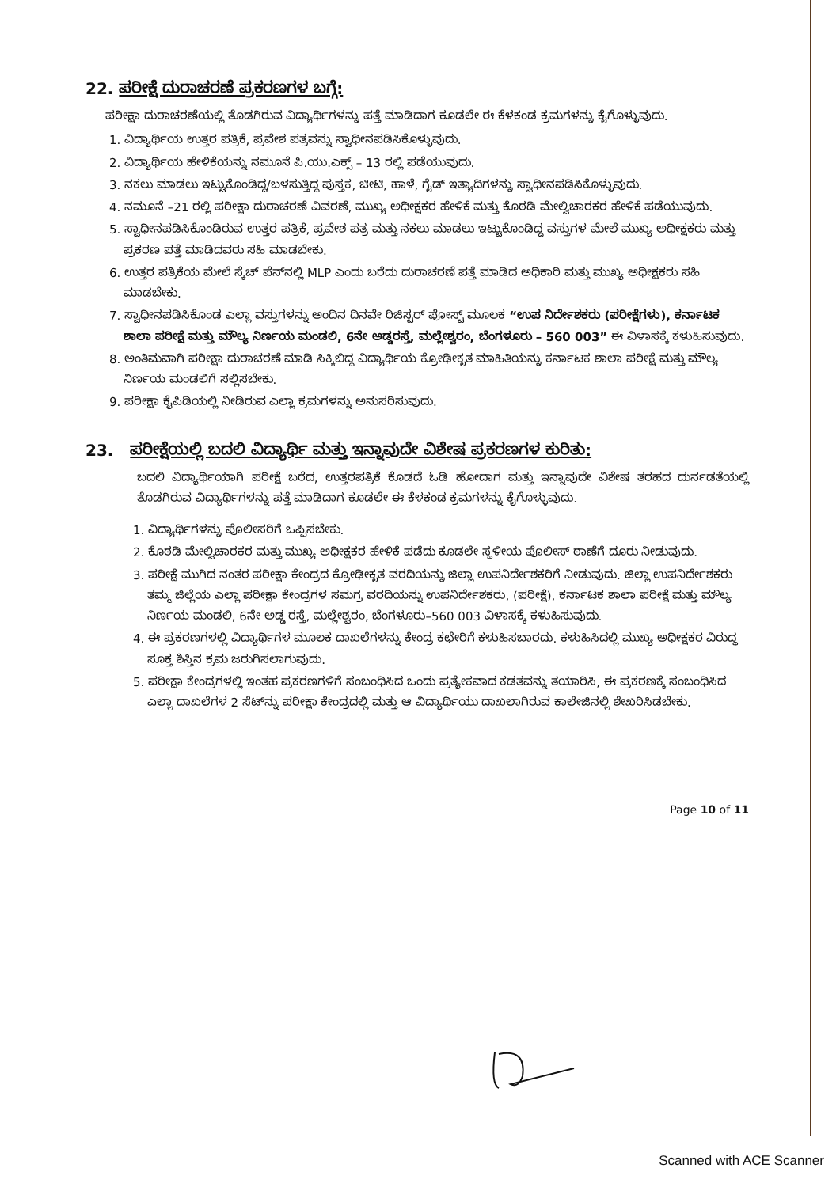22. ಪರೀಕ್ಷೆ ದುರಾಚರಣೆ ಪ್ರಕರಣಗಳ ಬಗ್ಗೆ:
ಪರೀಕ್ಷಾ ದುರಾಚರಣೆಯಲ್ಲಿ ತೊಡಗಿರುವ ವಿದ್ಯಾರ್ಥಿಗಳನ್ನು ಪತ್ತೆ ಮಾಡಿದಾಗ ಕೂಡಲೇ ಈ ಕೆಳಕಂಡ ಕ್ರಮಗಳನ್ನು ಕೈಗೊಳ್ಳುವುದು.
1. ವಿದ್ಯಾರ್ಥಿಯ ಉತ್ತರ ಪತ್ರಿಕೆ, ಪ್ರವೇಶ ಪತ್ರವನ್ನು ಸ್ವಾಧೀನಪಡಿಸಿಕೊಳ್ಳುವುದು.
2. ವಿದ್ಯಾರ್ಥಿಯ ಹೇಳಿಕೆಯನ್ನು ನಮೂನೆ ಪಿ.ಯು.ಎಕ್ಸ್ – 13 ರಲ್ಲಿ ಪಡೆಯುವುದು.
3. ನಕಲು ಮಾಡಲು ಇಟ್ಟುಕೊಂಡಿದ್ದ/ಬಳಸುತ್ತಿದ್ದ ಪುಸ್ತಕ, ಚೀಟಿ, ಹಾಳೆ, ಗೈಡ್ ಇತ್ಯಾದಿಗಳನ್ನು ಸ್ವಾಧೀನಪಡಿಸಿಕೊಳ್ಳುವುದು.
4. ನಮೂನೆ –21 ರಲ್ಲಿ ಪರೀಕ್ಷಾ ದುರಾಚರಣೆ ವಿವರಣೆ, ಮುಖ್ಯ ಅಧೀಕ್ಷಕರ ಹೇಳಿಕೆ ಮತ್ತು ಕೊಠಡಿ ಮೇಲ್ವಿಚಾರಕರ ಹೇಳಿಕೆ ಪಡೆಯುವುದು.
5. ಸ್ವಾಧೀನಪಡಿಸಿಕೊಂಡಿರುವ ಉತ್ತರ ಪತ್ರಿಕೆ, ಪ್ರವೇಶ ಪತ್ರ ಮತ್ತು ನಕಲು ಮಾಡಲು ಇಟ್ಟುಕೊಂಡಿದ್ದ ವಸ್ತುಗಳ ಮೇಲೆ ಮುಖ್ಯ ಅಧೀಕ್ಷಕರು ಮತ್ತು ಪ್ರಕರಣ ಪತ್ತೆ ಮಾಡಿದವರು ಸಹಿ ಮಾಡಬೇಕು.
6. ಉತ್ತರ ಪತ್ರಿಕೆಯ ಮೇಲೆ ಸ್ಕೆಚ್ ಪೆನ್‌ನಲ್ಲಿ MLP ಎಂದು ಬರೆದು ದುರಾಚರಣೆ ಪತ್ತೆ ಮಾಡಿದ ಅಧಿಕಾರಿ ಮತ್ತು ಮುಖ್ಯ ಅಧೀಕ್ಷಕರು ಸಹಿ ಮಾಡಬೇಕು.
7. ಸ್ವಾಧೀನಪಡಿಸಿಕೊಂಡ ಎಲ್ಲಾ ವಸ್ತುಗಳನ್ನು ಅಂದಿನ ದಿನವೇ ರಿಜಿಸ್ಟರ್ ಪೋಸ್ಟ್ ಮೂಲಕ “ಉಪ ನಿರ್ದೇಶಕರು (ಪರೀಕ್ಷೆಗಳು), ಕರ್ನಾಟಕ ಶಾಲಾ ಪರೀಕ್ಷೆ ಮತ್ತು ಮೌಲ್ಯ ನಿರ್ಣಯ ಮಂಡಲಿ, 6ನೇ ಅಡ್ಡರಸ್ತೆ, ಮಲ್ಲೇಶ್ವರಂ, ಬೆಂಗಳೂರು – 560 003” ಈ ವಿಳಾಸಕ್ಕೆ ಕಳುಹಿಸುವುದು.
8. ಅಂತಿಮವಾಗಿ ಪರೀಕ್ಷಾ ದುರಾಚರಣೆ ಮಾಡಿ ಸಿಕ್ಕಿಬಿದ್ದ ವಿದ್ಯಾರ್ಥಿಯ ಕ್ರೋಢೀಕೃತ ಮಾಹಿತಿಯನ್ನು ಕರ್ನಾಟಕ ಶಾಲಾ ಪರೀಕ್ಷೆ ಮತ್ತು ಮೌಲ್ಯ ನಿರ್ಣಯ ಮಂಡಲಿಗೆ ಸಲ್ಲಿಸಬೇಕು.
9. ಪರೀಕ್ಷಾ ಕೈಪಿಡಿಯಲ್ಲಿ ನೀಡಿರುವ ಎಲ್ಲಾ ಕ್ರಮಗಳನ್ನು ಅನುಸರಿಸುವುದು.
23. ಪರೀಕ್ಷೆಯಲ್ಲಿ ಬದಲಿ ವಿದ್ಯಾರ್ಥಿ ಮತ್ತು ಇನ್ನಾವುದೇ ವಿಶೇಷ ಪ್ರಕರಣಗಳ ಕುರಿತು:
ಬದಲಿ ವಿದ್ಯಾರ್ಥಿಯಾಗಿ ಪರೀಕ್ಷೆ ಬರೆದ, ಉತ್ತರಪತ್ರಿಕೆ ಕೊಡದೆ ಓಡಿ ಹೋದಾಗ ಮತ್ತು ಇನ್ನಾವುದೇ ವಿಶೇಷ ತರಹದ ದುರ್ನಡತೆಯಲ್ಲಿ ತೊಡಗಿರುವ ವಿದ್ಯಾರ್ಥಿಗಳನ್ನು ಪತ್ತೆ ಮಾಡಿದಾಗ ಕೂಡಲೇ ಈ ಕೆಳಕಂಡ ಕ್ರಮಗಳನ್ನು ಕೈಗೊಳ್ಳುವುದು.
1. ವಿದ್ಯಾರ್ಥಿಗಳನ್ನು ಪೊಲೀಸರಿಗೆ ಒಪ್ಪಿಸಬೇಕು.
2. ಕೊಠಡಿ ಮೇಲ್ವಿಚಾರಕರ ಮತ್ತು ಮುಖ್ಯ ಅಧೀಕ್ಷಕರ ಹೇಳಿಕೆ ಪಡೆದು ಕೂಡಲೇ ಸ್ಥಳೀಯ ಪೊಲೀಸ್ ಠಾಣೆಗೆ ದೂರು ನೀಡುವುದು.
3. ಪರೀಕ್ಷೆ ಮುಗಿದ ನಂತರ ಪರೀಕ್ಷಾ ಕೇಂದ್ರದ ಕ್ರೋಢೀಕೃತ ವರದಿಯನ್ನು ಜಿಲ್ಲಾ ಉಪನಿರ್ದೇಶಕರಿಗೆ ನೀಡುವುದು. ಜಿಲ್ಲಾ ಉಪನಿರ್ದೇಶಕರು ತಮ್ಮ ಜಿಲ್ಲೆಯ ಎಲ್ಲಾ ಪರೀಕ್ಷಾ ಕೇಂದ್ರಗಳ ಸಮಗ್ರ ವರದಿಯನ್ನು ಉಪನಿರ್ದೇಶಕರು, (ಪರೀಕ್ಷೆ), ಕರ್ನಾಟಕ ಶಾಲಾ ಪರೀಕ್ಷೆ ಮತ್ತು ಮೌಲ್ಯ ನಿರ್ಣಯ ಮಂಡಲಿ, 6ನೇ ಅಡ್ಡ ರಸ್ತೆ, ಮಲ್ಲೇಶ್ವರಂ, ಬೆಂಗಳೂರು–560 003 ವಿಳಾಸಕ್ಕೆ ಕಳುಹಿಸುವುದು.
4. ಈ ಪ್ರಕರಣಗಳಲ್ಲಿ ವಿದ್ಯಾರ್ಥಿಗಳ ಮೂಲಕ ದಾಖಲೆಗಳನ್ನು ಕೇಂದ್ರ ಕಛೇರಿಗೆ ಕಳುಹಿಸಬಾರದು. ಕಳುಹಿಸಿದಲ್ಲಿ ಮುಖ್ಯ ಅಧೀಕ್ಷಕರ ವಿರುದ್ಧ ಸೂಕ್ತ ಶಿಸ್ತಿನ ಕ್ರಮ ಜರುಗಿಸಲಾಗುವುದು.
5. ಪರೀಕ್ಷಾ ಕೇಂದ್ರಗಳಲ್ಲಿ ಇಂತಹ ಪ್ರಕರಣಗಳಿಗೆ ಸಂಬಂಧಿಸಿದ ಒಂದು ಪ್ರತ್ಯೇಕವಾದ ಕಡತವನ್ನು ತಯಾರಿಸಿ, ಈ ಪ್ರಕರಣಕ್ಕೆ ಸಂಬಂಧಿಸಿದ ಎಲ್ಲಾ ದಾಖಲೆಗಳ 2 ಸೆಟ್‌ನ್ನು ಪರೀಕ್ಷಾ ಕೇಂದ್ರದಲ್ಲಿ ಮತ್ತು ಆ ವಿದ್ಯಾರ್ಥಿಯು ದಾಖಲಾಗಿರುವ ಕಾಲೇಜಿನಲ್ಲಿ ಶೇಖರಿಸಿಡಬೇಕು.
Page 10 of 11
Scanned with ACE Scanner